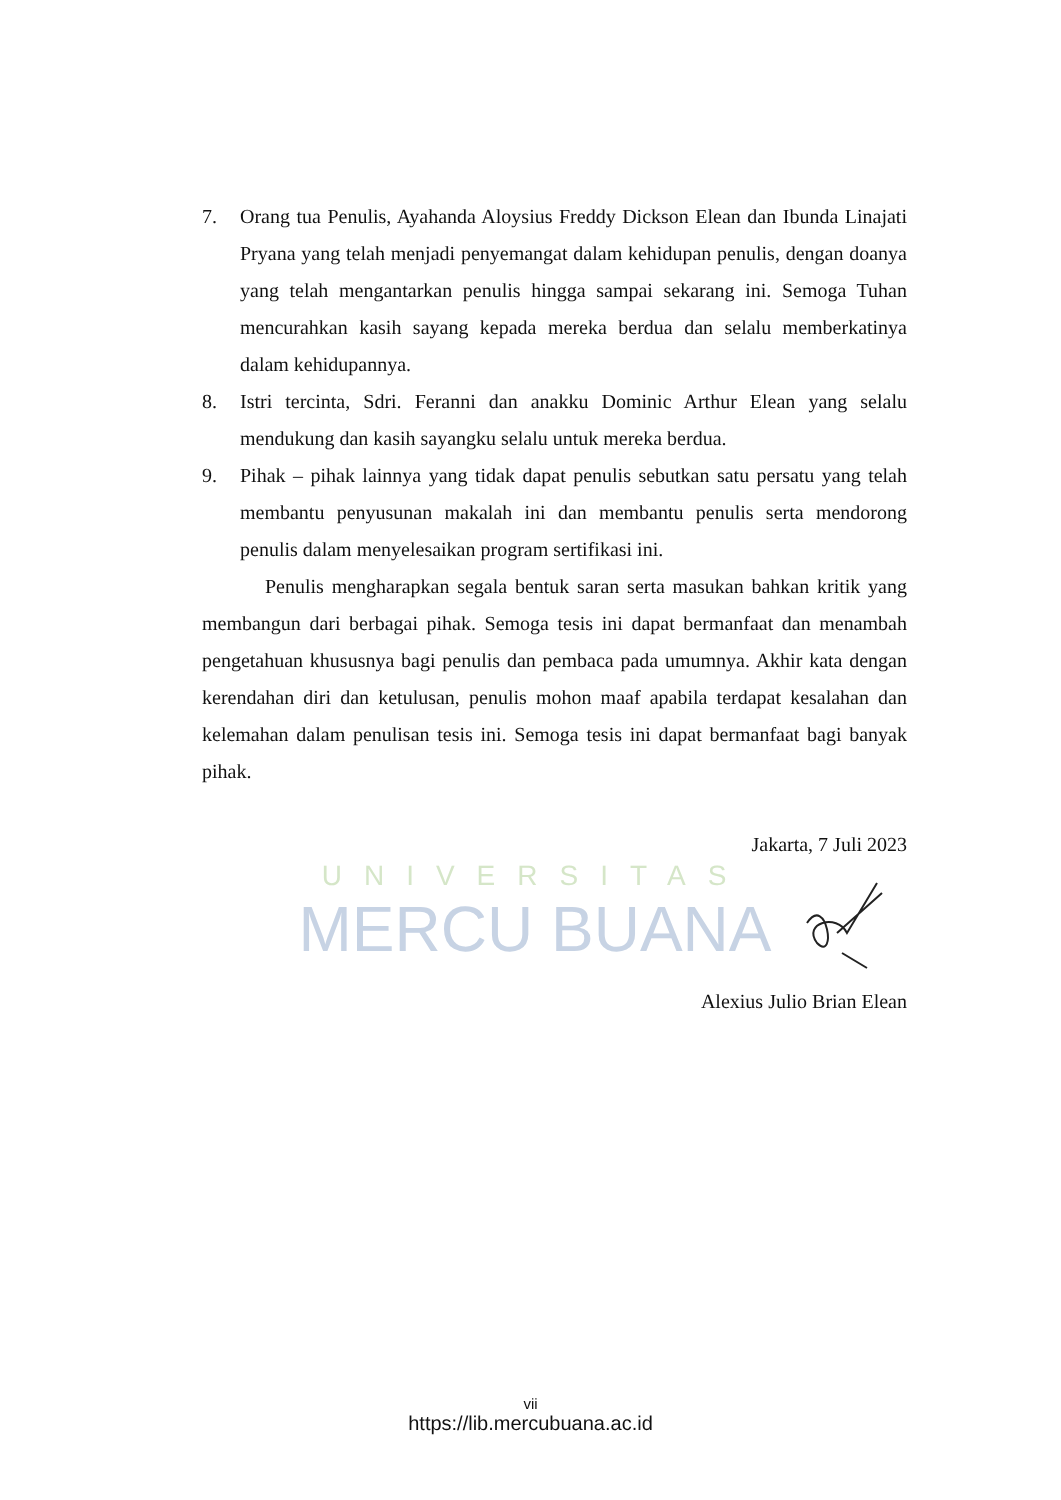UNIVERSITAS
MERCU BUANA
7. Orang tua Penulis, Ayahanda Aloysius Freddy Dickson Elean dan Ibunda Linajati Pryana yang telah menjadi penyemangat dalam kehidupan penulis, dengan doanya yang telah mengantarkan penulis hingga sampai sekarang ini. Semoga Tuhan mencurahkan kasih sayang kepada mereka berdua dan selalu memberkatinya dalam kehidupannya.
8. Istri tercinta, Sdri. Feranni dan anakku Dominic Arthur Elean yang selalu mendukung dan kasih sayangku selalu untuk mereka berdua.
9. Pihak – pihak lainnya yang tidak dapat penulis sebutkan satu persatu yang telah membantu penyusunan makalah ini dan membantu penulis serta mendorong penulis dalam menyelesaikan program sertifikasi ini.
Penulis mengharapkan segala bentuk saran serta masukan bahkan kritik yang membangun dari berbagai pihak. Semoga tesis ini dapat bermanfaat dan menambah pengetahuan khususnya bagi penulis dan pembaca pada umumnya. Akhir kata dengan kerendahan diri dan ketulusan, penulis mohon maaf apabila terdapat kesalahan dan kelemahan dalam penulisan tesis ini. Semoga tesis ini dapat bermanfaat bagi banyak pihak.
Jakarta, 7 Juli 2023
Alexius Julio Brian Elean
vii
https://lib.mercubuana.ac.id